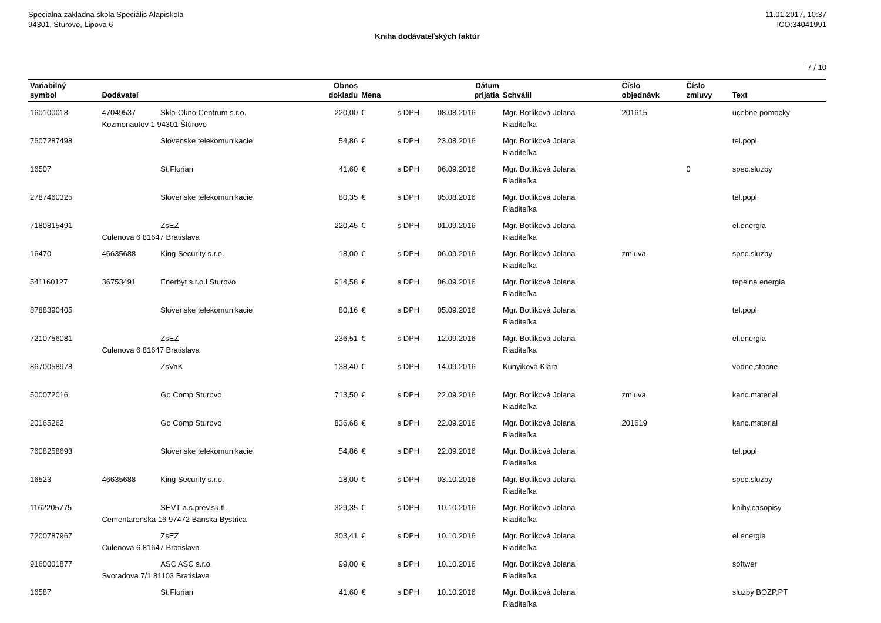Specialna zakladna skola Speciális Alapiskola
94301, Sturovo, Lipova 6
11.01.2017, 10:37
IČO:34041991
Kniha dodávateľských faktúr
7 / 10
| Variabilný symbol | Dodávateľ | | Obnos dokladu | Mena | | Dátum prijatia | Schválil | Číslo objednávk | Číslo zmluvy | Text |
| --- | --- | --- | --- | --- | --- | --- | --- | --- | --- | --- |
| 160100018 | 47049537 | Sklo-Okno Centrum s.r.o. | 220,00 | € | s DPH | 08.08.2016 | Mgr. Botliková Jolana | 201615 | | ucebne pomocky |
| | Kozmonautov 1 94301 Štúrovo | | | | | | Riaditeľka | | | |
| 7607287498 | | Slovenske telekomunikacie | 54,86 | € | s DPH | 23.08.2016 | Mgr. Botliková Jolana Riaditeľka | | | tel.popl. |
| 16507 | | St.Florian | 41,60 | € | s DPH | 06.09.2016 | Mgr. Botliková Jolana Riaditeľka | | 0 | spec.sluzby |
| 2787460325 | | Slovenske telekomunikacie | 80,35 | € | s DPH | 05.08.2016 | Mgr. Botliková Jolana Riaditeľka | | | tel.popl. |
| 7180815491 | | ZsEZ | 220,45 | € | s DPH | 01.09.2016 | Mgr. Botliková Jolana | | | el.energia |
| | Culenova 6 81647 Bratislava | | | | | | Riaditeľka | | | |
| 16470 | 46635688 | King Security s.r.o. | 18,00 | € | s DPH | 06.09.2016 | Mgr. Botliková Jolana Riaditeľka | zmluva | | spec.sluzby |
| 541160127 | 36753491 | Enerbyt s.r.o.l Sturovo | 914,58 | € | s DPH | 06.09.2016 | Mgr. Botliková Jolana Riaditeľka | | | tepelna energia |
| 8788390405 | | Slovenske telekomunikacie | 80,16 | € | s DPH | 05.09.2016 | Mgr. Botliková Jolana Riaditeľka | | | tel.popl. |
| 7210756081 | | ZsEZ | 236,51 | € | s DPH | 12.09.2016 | Mgr. Botliková Jolana | | | el.energia |
| | Culenova 6 81647 Bratislava | | | | | | Riaditeľka | | | |
| 8670058978 | | ZsVaK | 138,40 | € | s DPH | 14.09.2016 | Kunyiková Klára | | | vodne,stocne |
| 500072016 | | Go Comp Sturovo | 713,50 | € | s DPH | 22.09.2016 | Mgr. Botliková Jolana Riaditeľka | zmluva | | kanc.material |
| 20165262 | | Go Comp Sturovo | 836,68 | € | s DPH | 22.09.2016 | Mgr. Botliková Jolana Riaditeľka | 201619 | | kanc.material |
| 7608258693 | | Slovenske telekomunikacie | 54,86 | € | s DPH | 22.09.2016 | Mgr. Botliková Jolana Riaditeľka | | | tel.popl. |
| 16523 | 46635688 | King Security s.r.o. | 18,00 | € | s DPH | 03.10.2016 | Mgr. Botliková Jolana Riaditeľka | | | spec.sluzby |
| 1162205775 | | SEVT a.s.prev.sk.tl. | 329,35 | € | s DPH | 10.10.2016 | Mgr. Botliková Jolana | | | knihy,casopisy |
| | Cementarenska 16 97472 Banska Bystrica | | | | | | Riaditeľka | | | |
| 7200787967 | | ZsEZ | 303,41 | € | s DPH | 10.10.2016 | Mgr. Botliková Jolana | | | el.energia |
| | Culenova 6 81647 Bratislava | | | | | | Riaditeľka | | | |
| 9160001877 | | ASC ASC s.r.o. | 99,00 | € | s DPH | 10.10.2016 | Mgr. Botliková Jolana | | | softwer |
| | Svoradova 7/1 81103 Bratislava | | | | | | Riaditeľka | | | |
| 16587 | | St.Florian | 41,60 | € | s DPH | 10.10.2016 | Mgr. Botliková Jolana Riaditeľka | | | sluzby BOZP,PT |